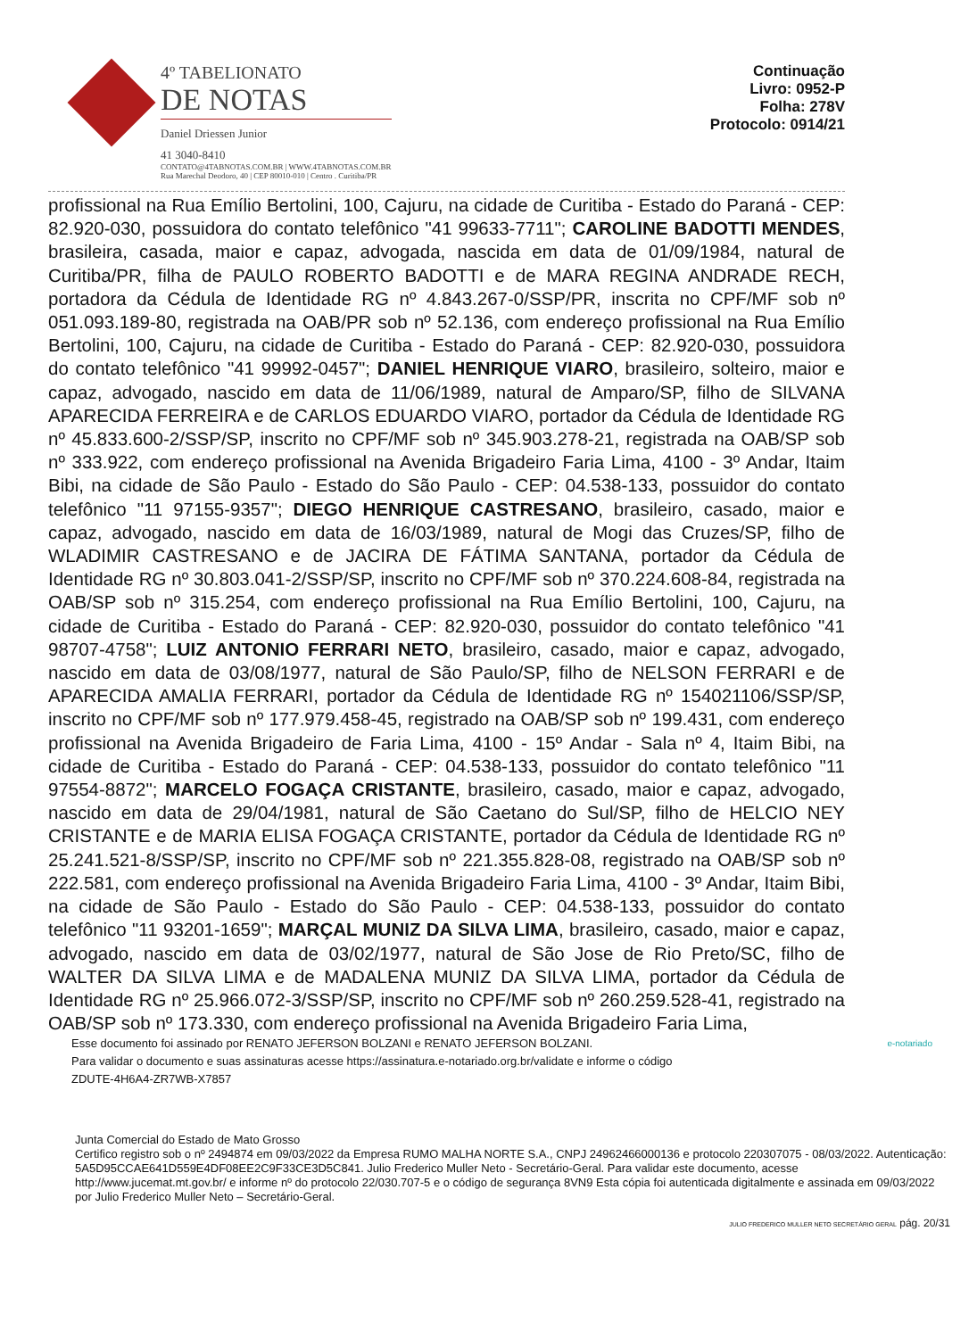4º TABELIONATO
DE NOTAS
Daniel Driessen Junior
41 3040-8410
CONTATO@4TABNOTAS.COM.BR | WWW.4TABNOTAS.COM.BR
Rua Marechal Deodoro, 40 | CEP 80010-010 | Centro . Curitiba/PR
Continuação
Livro: 0952-P
Folha: 278V
Protocolo: 0914/21
profissional na Rua Emílio Bertolini, 100, Cajuru, na cidade de Curitiba - Estado do Paraná - CEP: 82.920-030, possuidora do contato telefônico "41 99633-7711"; CAROLINE BADOTTI MENDES, brasileira, casada, maior e capaz, advogada, nascida em data de 01/09/1984, natural de Curitiba/PR, filha de PAULO ROBERTO BADOTTI e de MARA REGINA ANDRADE RECH, portadora da Cédula de Identidade RG nº 4.843.267-0/SSP/PR, inscrita no CPF/MF sob nº 051.093.189-80, registrada na OAB/PR sob nº 52.136, com endereço profissional na Rua Emílio Bertolini, 100, Cajuru, na cidade de Curitiba - Estado do Paraná - CEP: 82.920-030, possuidora do contato telefônico "41 99992-0457"; DANIEL HENRIQUE VIARO, brasileiro, solteiro, maior e capaz, advogado, nascido em data de 11/06/1989, natural de Amparo/SP, filho de SILVANA APARECIDA FERREIRA e de CARLOS EDUARDO VIARO, portador da Cédula de Identidade RG nº 45.833.600-2/SSP/SP, inscrito no CPF/MF sob nº 345.903.278-21, registrada na OAB/SP sob nº 333.922, com endereço profissional na Avenida Brigadeiro Faria Lima, 4100 - 3º Andar, Itaim Bibi, na cidade de São Paulo - Estado do São Paulo - CEP: 04.538-133, possuidor do contato telefônico "11 97155-9357"; DIEGO HENRIQUE CASTRESANO, brasileiro, casado, maior e capaz, advogado, nascido em data de 16/03/1989, natural de Mogi das Cruzes/SP, filho de WLADIMIR CASTRESANO e de JACIRA DE FÁTIMA SANTANA, portador da Cédula de Identidade RG nº 30.803.041-2/SSP/SP, inscrito no CPF/MF sob nº 370.224.608-84, registrada na OAB/SP sob nº 315.254, com endereço profissional na Rua Emílio Bertolini, 100, Cajuru, na cidade de Curitiba - Estado do Paraná - CEP: 82.920-030, possuidor do contato telefônico "41 98707-4758"; LUIZ ANTONIO FERRARI NETO, brasileiro, casado, maior e capaz, advogado, nascido em data de 03/08/1977, natural de São Paulo/SP, filho de NELSON FERRARI e de APARECIDA AMALIA FERRARI, portador da Cédula de Identidade RG nº 154021106/SSP/SP, inscrito no CPF/MF sob nº 177.979.458-45, registrado na OAB/SP sob nº 199.431, com endereço profissional na Avenida Brigadeiro de Faria Lima, 4100 - 15º Andar - Sala nº 4, Itaim Bibi, na cidade de Curitiba - Estado do Paraná - CEP: 04.538-133, possuidor do contato telefônico "11 97554-8872"; MARCELO FOGAÇA CRISTANTE, brasileiro, casado, maior e capaz, advogado, nascido em data de 29/04/1981, natural de São Caetano do Sul/SP, filho de HELCIO NEY CRISTANTE e de MARIA ELISA FOGAÇA CRISTANTE, portador da Cédula de Identidade RG nº 25.241.521-8/SSP/SP, inscrito no CPF/MF sob nº 221.355.828-08, registrado na OAB/SP sob nº 222.581, com endereço profissional na Avenida Brigadeiro Faria Lima, 4100 - 3º Andar, Itaim Bibi, na cidade de São Paulo - Estado do São Paulo - CEP: 04.538-133, possuidor do contato telefônico "11 93201-1659"; MARÇAL MUNIZ DA SILVA LIMA, brasileiro, casado, maior e capaz, advogado, nascido em data de 03/02/1977, natural de São Jose de Rio Preto/SC, filho de WALTER DA SILVA LIMA e de MADALENA MUNIZ DA SILVA LIMA, portador da Cédula de Identidade RG nº 25.966.072-3/SSP/SP, inscrito no CPF/MF sob nº 260.259.528-41, registrado na OAB/SP sob nº 173.330, com endereço profissional na Avenida Brigadeiro Faria Lima,
Esse documento foi assinado por RENATO JEFERSON BOLZANI e RENATO JEFERSON BOLZANI.
Para validar o documento e suas assinaturas acesse https://assinatura.e-notariado.org.br/validate e informe o código
ZDUTE-4H6A4-ZR7WB-X7857
e-notariado
Junta Comercial do Estado de Mato Grosso
Certifico registro sob o nº 2494874 em 09/03/2022 da Empresa RUMO MALHA NORTE S.A., CNPJ 24962466000136 e protocolo 220307075 - 08/03/2022. Autenticação: 5A5D95CCAE641D559E4DF08EE2C9F33CE3D5C841. Julio Frederico Muller Neto - Secretário-Geral. Para validar este documento, acesse http://www.jucemat.mt.gov.br/ e informe nº do protocolo 22/030.707-5 e o código de segurança 8VN9 Esta cópia foi autenticada digitalmente e assinada em 09/03/2022 por Julio Frederico Muller Neto – Secretário-Geral.
JULIO FREDERICO MULLER NETO SECRETÁRIO GERAL pág. 20/31